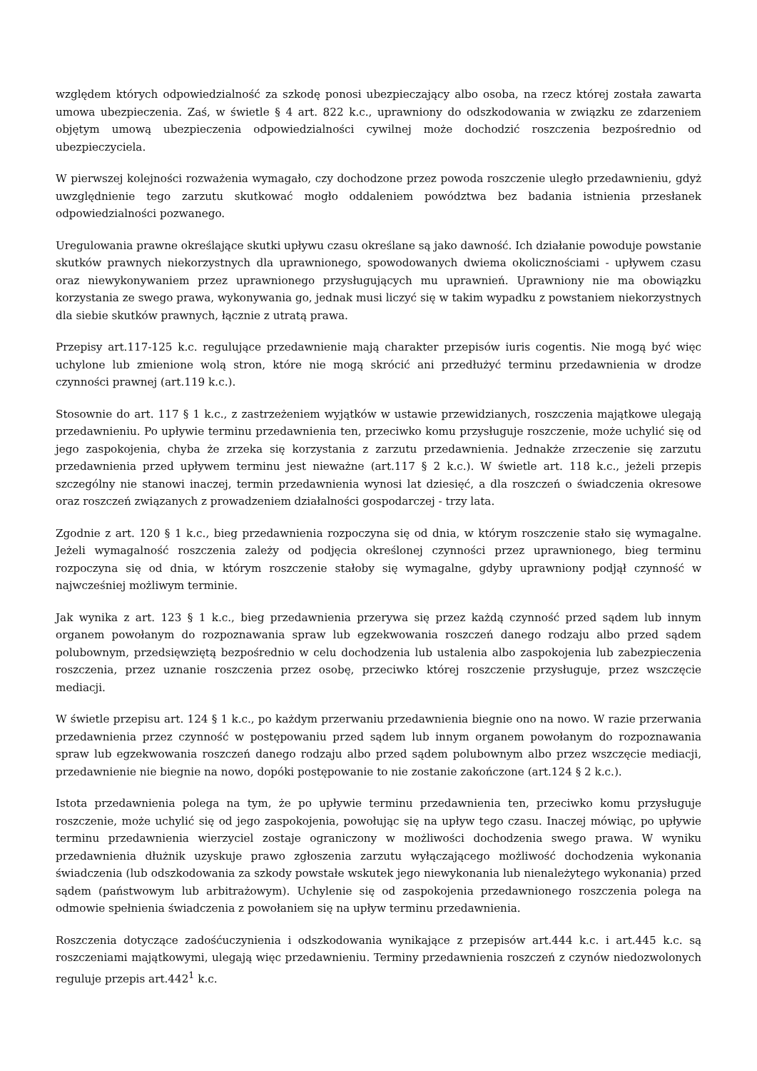względem których odpowiedzialność za szkodę ponosi ubezpieczający albo osoba, na rzecz której została zawarta umowa ubezpieczenia. Zaś, w świetle § 4 art. 822 k.c., uprawniony do odszkodowania w związku ze zdarzeniem objętym umową ubezpieczenia odpowiedzialności cywilnej może dochodzić roszczenia bezpośrednio od ubezpieczyciela.
W pierwszej kolejności rozważenia wymagało, czy dochodzone przez powoda roszczenie uległo przedawnieniu, gdyż uwzględnienie tego zarzutu skutkować mogło oddaleniem powództwa bez badania istnienia przesłanek odpowiedzialności pozwanego.
Uregulowania prawne określające skutki upływu czasu określane są jako dawność. Ich działanie powoduje powstanie skutków prawnych niekorzystnych dla uprawnionego, spowodowanych dwiema okolicznościami - upływem czasu oraz niewykonywaniem przez uprawnionego przysługujących mu uprawnień. Uprawniony nie ma obowiązku korzystania ze swego prawa, wykonywania go, jednak musi liczyć się w takim wypadku z powstaniem niekorzystnych dla siebie skutków prawnych, łącznie z utratą prawa.
Przepisy art.117-125 k.c. regulujące przedawnienie mają charakter przepisów iuris cogentis. Nie mogą być więc uchylone lub zmienione wolą stron, które nie mogą skrócić ani przedłużyć terminu przedawnienia w drodze czynności prawnej (art.119 k.c.).
Stosownie do art. 117 § 1 k.c., z zastrzeżeniem wyjątków w ustawie przewidzianych, roszczenia majątkowe ulegają przedawnieniu. Po upływie terminu przedawnienia ten, przeciwko komu przysługuje roszczenie, może uchylić się od jego zaspokojenia, chyba że zrzeka się korzystania z zarzutu przedawnienia. Jednakże zrzeczenie się zarzutu przedawnienia przed upływem terminu jest nieważne (art.117 § 2 k.c.). W świetle art. 118 k.c., jeżeli przepis szczególny nie stanowi inaczej, termin przedawnienia wynosi lat dziesięć, a dla roszczeń o świadczenia okresowe oraz roszczeń związanych z prowadzeniem działalności gospodarczej - trzy lata.
Zgodnie z art. 120 § 1 k.c., bieg przedawnienia rozpoczyna się od dnia, w którym roszczenie stało się wymagalne. Jeżeli wymagalność roszczenia zależy od podjęcia określonej czynności przez uprawnionego, bieg terminu rozpoczyna się od dnia, w którym roszczenie stałoby się wymagalne, gdyby uprawniony podjął czynność w najwcześniej możliwym terminie.
Jak wynika z art. 123 § 1 k.c., bieg przedawnienia przerywa się przez każdą czynność przed sądem lub innym organem powołanym do rozpoznawania spraw lub egzekwowania roszczeń danego rodzaju albo przed sądem polubownym, przedsięwziętą bezpośrednio w celu dochodzenia lub ustalenia albo zaspokojenia lub zabezpieczenia roszczenia, przez uznanie roszczenia przez osobę, przeciwko której roszczenie przysługuje, przez wszczęcie mediacji.
W świetle przepisu art. 124 § 1 k.c., po każdym przerwaniu przedawnienia biegnie ono na nowo. W razie przerwania przedawnienia przez czynność w postępowaniu przed sądem lub innym organem powołanym do rozpoznawania spraw lub egzekwowania roszczeń danego rodzaju albo przed sądem polubownym albo przez wszczęcie mediacji, przedawnienie nie biegnie na nowo, dopóki postępowanie to nie zostanie zakończone (art.124 § 2 k.c.).
Istota przedawnienia polega na tym, że po upływie terminu przedawnienia ten, przeciwko komu przysługuje roszczenie, może uchylić się od jego zaspokojenia, powołując się na upływ tego czasu. Inaczej mówiąc, po upływie terminu przedawnienia wierzyciel zostaje ograniczony w możliwości dochodzenia swego prawa. W wyniku przedawnienia dłużnik uzyskuje prawo zgłoszenia zarzutu wyłączającego możliwość dochodzenia wykonania świadczenia (lub odszkodowania za szkody powstałe wskutek jego niewykonania lub nienależytego wykonania) przed sądem (państwowym lub arbitrażowym). Uchylenie się od zaspokojenia przedawnionego roszczenia polega na odmowie spełnienia świadczenia z powołaniem się na upływ terminu przedawnienia.
Roszczenia dotyczące zadośćuczynienia i odszkodowania wynikające z przepisów art.444 k.c. i art.445 k.c. są roszczeniami majątkowymi, ulegają więc przedawnieniu. Terminy przedawnienia roszczeń z czynów niedozwolonych reguluje przepis art.442<sup>1</sup> k.c.